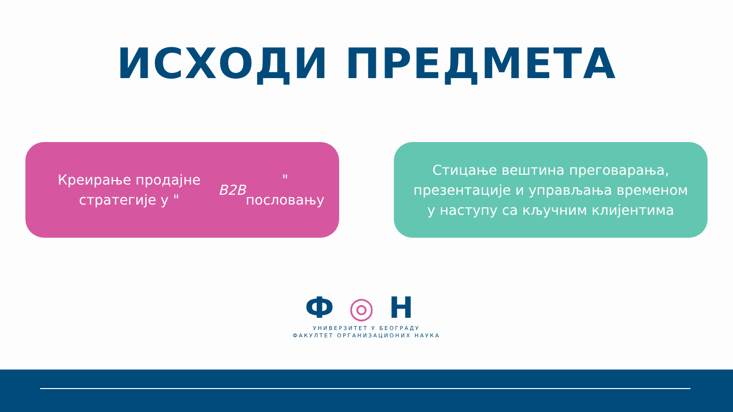ИСХОДИ ПРЕДМЕТА
Креирање продајне стратегије у " B2B " пословању
Стицање вештина преговарања, презентације и управљања временом у наступу са кључним клијентима
Ф◎Н
УНИВЕРЗИТЕТ У БЕОГРАДУ
ФАКУЛТЕТ ОРГАНИЗАЦИОНИХ НАУКА